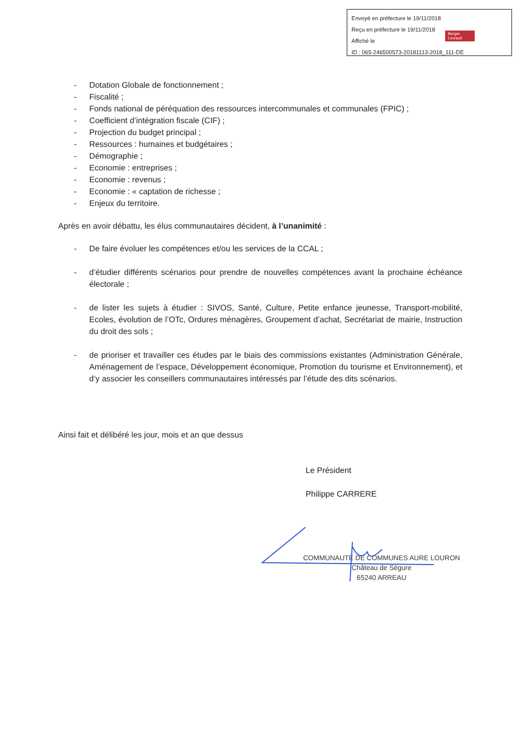Envoyé en préfecture le 19/11/2018
Reçu en préfecture le 19/11/2018
Affiché le
ID : 065-246500573-20181113-2018_111-DE
Berger Levrault
- Dotation Globale de fonctionnement ;
- Fiscalité ;
- Fonds national de péréquation des ressources intercommunales et communales (FPIC) ;
- Coefficient d’intégration fiscale (CIF) ;
- Projection du budget principal ;
- Ressources : humaines et budgétaires ;
- Démographie ;
- Economie : entreprises ;
- Economie : revenus ;
- Economie : « captation de richesse ;
- Enjeux du territoire.
Après en avoir débattu, les élus communautaires décident, à l’unanimité :
- De faire évoluer les compétences et/ou les services de la CCAL ;
- d’étudier différents scénarios pour prendre de nouvelles compétences avant la prochaine échéance électorale ;
- de lister les sujets à étudier : SIVOS, Santé, Culture, Petite enfance jeunesse, Transport-mobilité, Ecoles, évolution de l’OTc, Ordures ménagères, Groupement d’achat, Secrétariat de mairie, Instruction du droit des sols ;
- de prioriser et travailler ces études par le biais des commissions existantes (Administration Générale, Aménagement de l’espace, Développement économique, Promotion du tourisme et Environnement), et d’y associer les conseillers communautaires intéressés par l’étude des dits scénarios.
Ainsi fait et délibéré les jour, mois et an que dessus
Le Président
Philippe CARRERE
COMMUNAUTE DE COMMUNES AURE LOURON
Château de Ségure
65240 ARREAU